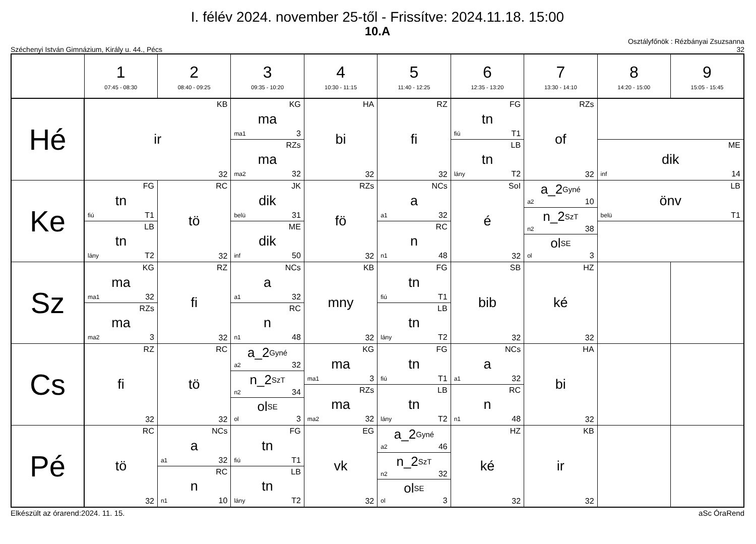I. félév 2024. november 25-től - Frissítve: 2024.11.18. 15:00
10.A
Széchenyi István Gimnázium, Király u. 44., Pécs
Osztályfőnök : Rézbányai Zsuzsanna
32
| | 1 07:45 - 08:30 | 2 08:40 - 09:25 | 3 09:35 - 10:20 | 4 10:30 - 11:15 | 5 11:40 - 12:25 | 6 12:35 - 13:20 | 7 13:30 - 14:10 | 8 14:20 - 15:00 | 9 15:05 - 15:45 |
| --- | --- | --- | --- | --- | --- | --- | --- | --- | --- |
| Hé | KB ir 32 | | KG ma ma1 3 RZs ma ma2 32 | HA bi 32 | RZ fi 32 | FG tn fiú T1 LB tn lány T2 | RZs of 32 | ME dik inf 14 | |
| Ke | FG tn fiú T1 LB tn lány T2 | RC tö 32 | JK dik belü 31 ME dik inf 50 | RZs fö 32 | NCs a a1 32 RC n n1 48 | SoI é 32 | a_2<sup>Gyné</sup> a2 10 n_2<sup>SzT</sup> n2 38 ol<sup>SE</sup> ol 3 | LB önv belü T1 | |
| Sz | KG ma ma1 32 RZs ma ma2 3 | RZ fi 32 | NCs a a1 32 RC n n1 48 | KB mny 32 | FG tn fiú T1 LB tn lány T2 | SB bib 32 | HZ ké 32 | | |
| Cs | RZ fi 32 | RC tö 32 | a_2<sup>Gyné</sup> a2 32 n_2<sup>SzT</sup> n2 34 ol<sup>SE</sup> ol 3 | KG ma ma1 3 RZs ma ma2 32 | FG tn fiú T1 LB tn lány T2 | NCs a a1 32 RC n n1 48 | HA bi 32 | | |
| Pé | RC tö 32 | NCs a a1 32 RC n n1 10 | FG tn fiú T1 LB tn lány T2 | EG vk 32 | a_2<sup>Gyné</sup> a2 46 n_2<sup>SzT</sup> n2 32 ol<sup>SE</sup> ol 3 | HZ ké 32 | KB ir 32 | | |
Elkészült az órarend:2024. 11. 15.
aSc ÓraRend